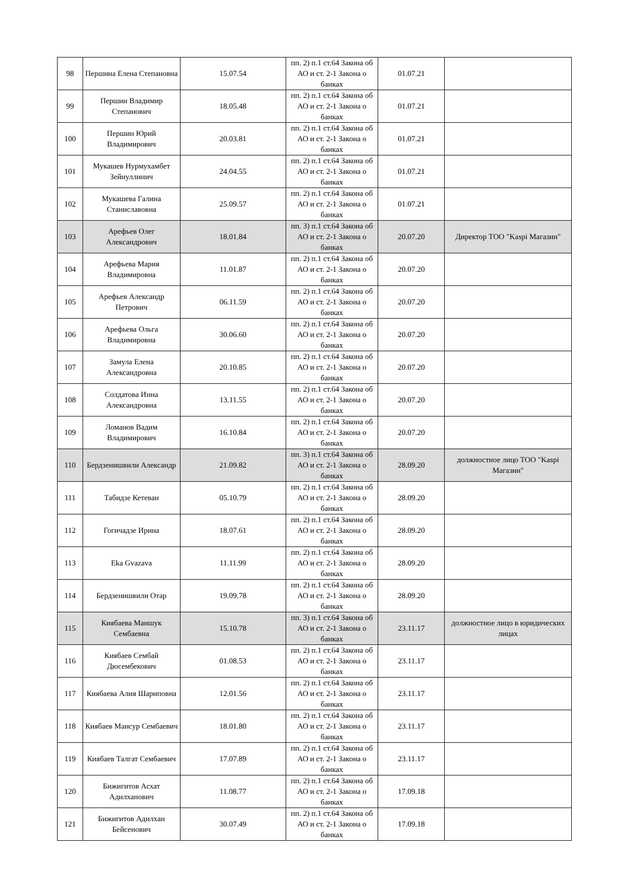| 98 | Першина Елена Степановна | 15.07.54 | пп. 2) п.1 ст.64 Закона об АО и ст. 2-1 Закона о банках | 01.07.21 | |
| 99 | Першин Владимир Степанович | 18.05.48 | пп. 2) п.1 ст.64 Закона об АО и ст. 2-1 Закона о банках | 01.07.21 | |
| 100 | Першин Юрий Владимирович | 20.03.81 | пп. 2) п.1 ст.64 Закона об АО и ст. 2-1 Закона о банках | 01.07.21 | |
| 101 | Мукашев Нурмухамбет Зейнуллинич | 24.04.55 | пп. 2) п.1 ст.64 Закона об АО и ст. 2-1 Закона о банках | 01.07.21 | |
| 102 | Мукашева Галина Станиславовна | 25.09.57 | пп. 2) п.1 ст.64 Закона об АО и ст. 2-1 Закона о банках | 01.07.21 | |
| 103 | Арефьев Олег Александрович | 18.01.84 | пп. 3) п.1 ст.64 Закона об АО и ст. 2-1 Закона о банках | 20.07.20 | Директор ТОО "Kaspi Магазин" |
| 104 | Арефьева Мария Владимировна | 11.01.87 | пп. 2) п.1 ст.64 Закона об АО и ст. 2-1 Закона о банках | 20.07.20 | |
| 105 | Арефьев Александр Петрович | 06.11.59 | пп. 2) п.1 ст.64 Закона об АО и ст. 2-1 Закона о банках | 20.07.20 | |
| 106 | Арефьева Ольга Владимировна | 30.06.60 | пп. 2) п.1 ст.64 Закона об АО и ст. 2-1 Закона о банках | 20.07.20 | |
| 107 | Замула Елена Александровна | 20.10.85 | пп. 2) п.1 ст.64 Закона об АО и ст. 2-1 Закона о банках | 20.07.20 | |
| 108 | Солдатова Инна Александровна | 13.11.55 | пп. 2) п.1 ст.64 Закона об АО и ст. 2-1 Закона о банках | 20.07.20 | |
| 109 | Ломанов Вадим Владимирович | 16.10.84 | пп. 2) п.1 ст.64 Закона об АО и ст. 2-1 Закона о банках | 20.07.20 | |
| 110 | Бердзенишвили Александр | 21.09.82 | пп. 3) п.1 ст.64 Закона об АО и ст. 2-1 Закона о банках | 28.09.20 | должностное лицо ТОО "Kaspi Магазин" |
| 111 | Табидзе Кетеван | 05.10.79 | пп. 2) п.1 ст.64 Закона об АО и ст. 2-1 Закона о банках | 28.09.20 | |
| 112 | Гогичадзе Ирина | 18.07.61 | пп. 2) п.1 ст.64 Закона об АО и ст. 2-1 Закона о банках | 28.09.20 | |
| 113 | Eka Gvazava | 11.11.99 | пп. 2) п.1 ст.64 Закона об АО и ст. 2-1 Закона о банках | 28.09.20 | |
| 114 | Бердзенишвили Отар | 19.09.78 | пп. 2) п.1 ст.64 Закона об АО и ст. 2-1 Закона о банках | 28.09.20 | |
| 115 | Киябаева Маншук Сембаевна | 15.10.78 | пп. 3) п.1 ст.64 Закона об АО и ст. 2-1 Закона о банках | 23.11.17 | должностное лицо в юридических лицах |
| 116 | Киябаев Сембай Дюсембекович | 01.08.53 | пп. 2) п.1 ст.64 Закона об АО и ст. 2-1 Закона о банках | 23.11.17 | |
| 117 | Киябаева Алия Шариповна | 12.01.56 | пп. 2) п.1 ст.64 Закона об АО и ст. 2-1 Закона о банках | 23.11.17 | |
| 118 | Киябаев Мансур Сембаевич | 18.01.80 | пп. 2) п.1 ст.64 Закона об АО и ст. 2-1 Закона о банках | 23.11.17 | |
| 119 | Киябаев Талгат Сембаевич | 17.07.89 | пп. 2) п.1 ст.64 Закона об АО и ст. 2-1 Закона о банках | 23.11.17 | |
| 120 | Бижигитов Асхат Адилханович | 11.08.77 | пп. 2) п.1 ст.64 Закона об АО и ст. 2-1 Закона о банках | 17.09.18 | |
| 121 | Бижигитов Адилхан Бейсенович | 30.07.49 | пп. 2) п.1 ст.64 Закона об АО и ст. 2-1 Закона о банках | 17.09.18 | |